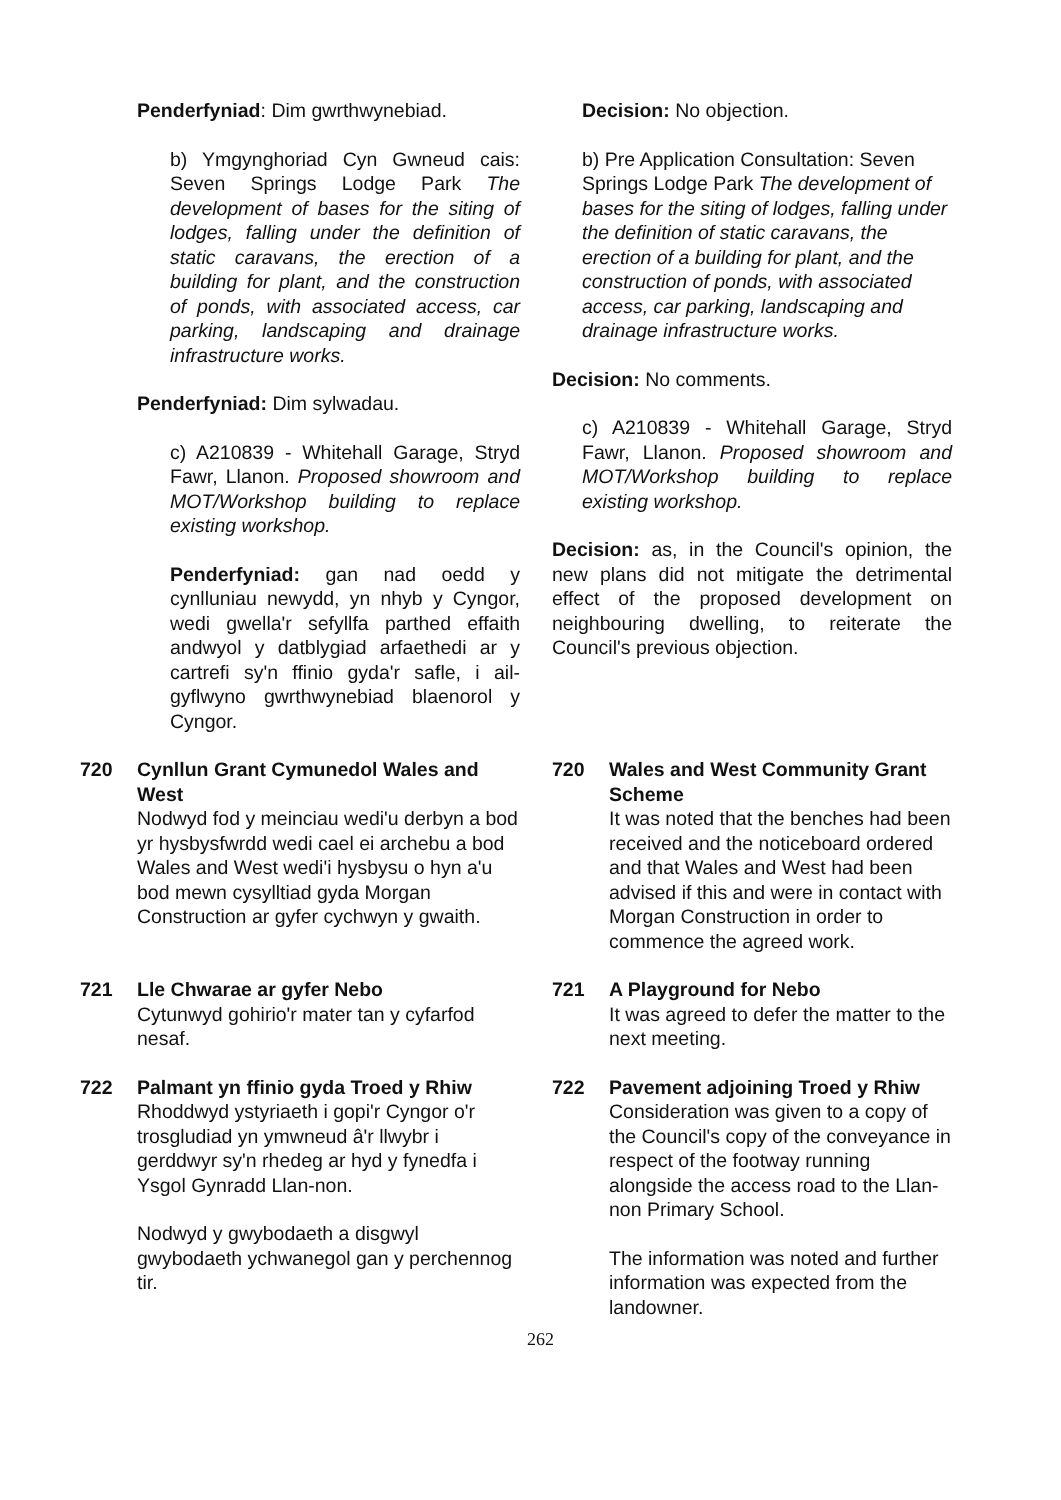Penderfyniad: Dim gwrthwynebiad.
b) Ymgynghoriad Cyn Gwneud cais: Seven Springs Lodge Park The development of bases for the siting of lodges, falling under the definition of static caravans, the erection of a building for plant, and the construction of ponds, with associated access, car parking, landscaping and drainage infrastructure works.
Penderfyniad: Dim sylwadau.
c) A210839 - Whitehall Garage, Stryd Fawr, Llanon. Proposed showroom and MOT/Workshop building to replace existing workshop.
Penderfyniad: gan nad oedd y cynlluniau newydd, yn nhyb y Cyngor, wedi gwella'r sefyllfa parthed effaith andwyol y datblygiad arfaethedi ar y cartrefi sy'n ffinio gyda'r safle, i ail-gyflwyno gwrthwynebiad blaenorol y Cyngor.
Decision: No objection.
b) Pre Application Consultation: Seven Springs Lodge Park The development of bases for the siting of lodges, falling under the definition of static caravans, the erection of a building for plant, and the construction of ponds, with associated access, car parking, landscaping and drainage infrastructure works.
Decision: No comments.
c) A210839 - Whitehall Garage, Stryd Fawr, Llanon. Proposed showroom and MOT/Workshop building to replace existing workshop.
Decision: as, in the Council's opinion, the new plans did not mitigate the detrimental effect of the proposed development on neighbouring dwelling, to reiterate the Council's previous objection.
720 Cynllun Grant Cymunedol Wales and West
Nodwyd fod y meinciau wedi'u derbyn a bod yr hysbysfwrdd wedi cael ei archebu a bod Wales and West wedi'i hysbysu o hyn a'u bod mewn cysylltiad gyda Morgan Construction ar gyfer cychwyn y gwaith.
720 Wales and West Community Grant Scheme
It was noted that the benches had been received and the noticeboard ordered and that Wales and West had been advised if this and were in contact with Morgan Construction in order to commence the agreed work.
721 Lle Chwarae ar gyfer Nebo
Cytunwyd gohirio'r mater tan y cyfarfod nesaf.
721 A Playground for Nebo
It was agreed to defer the matter to the next meeting.
722 Palmant yn ffinio gyda Troed y Rhiw
Rhoddwyd ystyriaeth i gopi'r Cyngor o'r trosgludiad yn ymwneud â'r llwybr i gerddwyr sy'n rhedeg ar hyd y fynedfa i Ysgol Gynradd Llan-non.
Nodwyd y gwybodaeth a disgwyl gwybodaeth ychwanegol gan y perchennog tir.
722 Pavement adjoining Troed y Rhiw
Consideration was given to a copy of the Council's copy of the conveyance in respect of the footway running alongside the access road to the Llan-non Primary School.
The information was noted and further information was expected from the landowner.
262